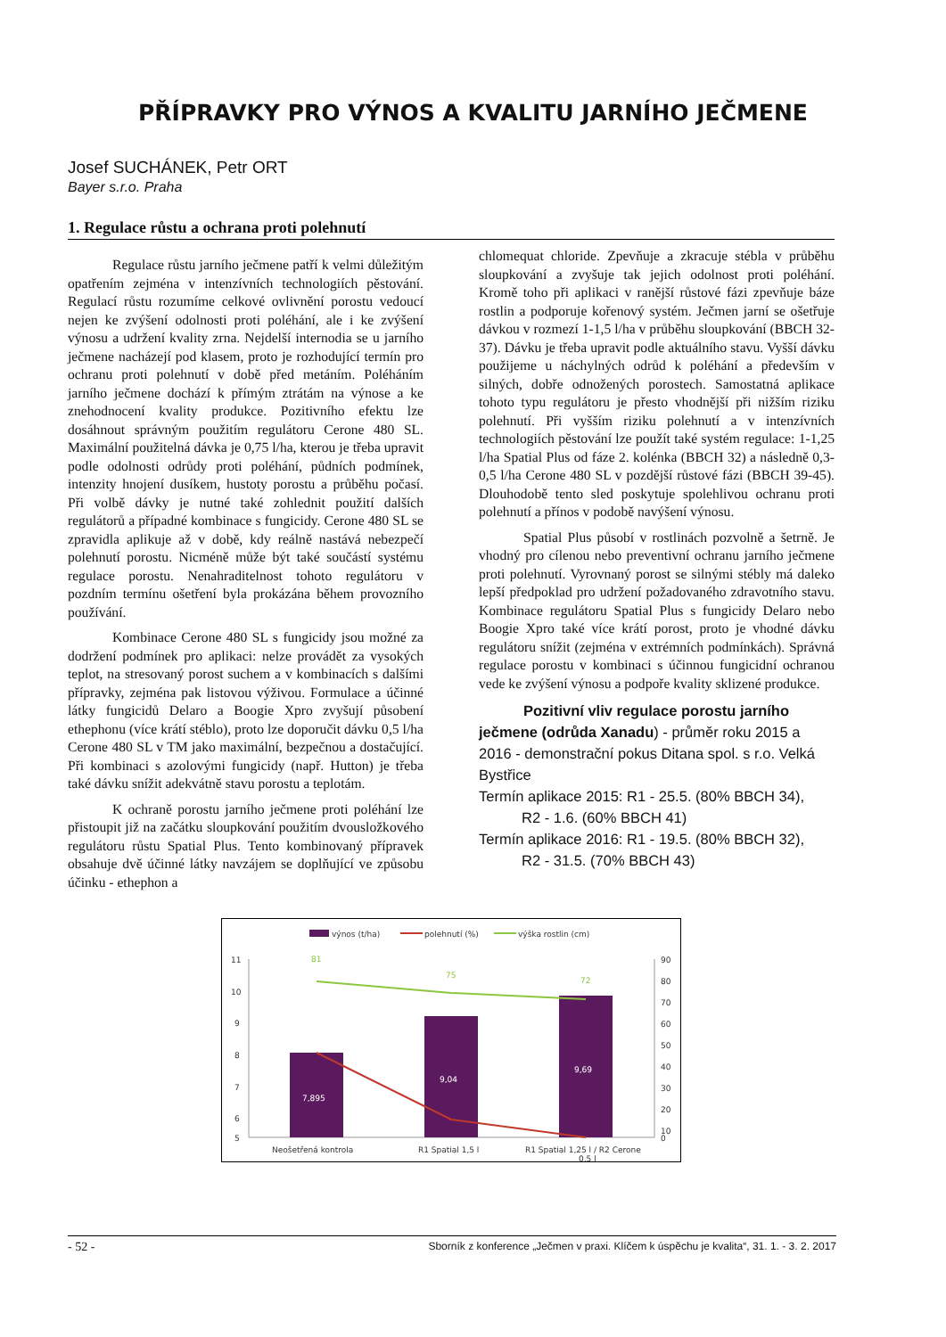PŘÍPRAVKY PRO VÝNOS A KVALITU JARNÍHO JEČMENE
Josef SUCHÁNEK, Petr ORT
Bayer s.r.o. Praha
1. Regulace růstu a ochrana proti polehnutí
Regulace růstu jarního ječmene patří k velmi důležitým opatřením zejména v intenzívních technologiích pěstování. Regulací růstu rozumíme celkové ovlivnění porostu vedoucí nejen ke zvýšení odolnosti proti poléhání, ale i ke zvýšení výnosu a udržení kvality zrna. Nejdelší internodia se u jarního ječmene nacházejí pod klasem, proto je rozhodující termín pro ochranu proti polehnutí v době před metáním. Poléháním jarního ječmene dochází k přímým ztrátám na výnose a ke znehodnocení kvality produkce. Pozitivního efektu lze dosáhnout správným použitím regulátoru Cerone 480 SL. Maximální použitelná dávka je 0,75 l/ha, kterou je třeba upravit podle odolnosti odrůdy proti poléhání, půdních podmínek, intenzity hnojení dusíkem, hustoty porostu a průběhu počasí. Při volbě dávky je nutné také zohlednit použití dalších regulátorů a případné kombinace s fungicidy. Cerone 480 SL se zpravidla aplikuje až v době, kdy reálně nastává nebezpečí polehnutí porostu. Nicméně může být také součástí systému regulace porostu. Nenahraditelnost tohoto regulátoru v pozdním termínu ošetření byla prokázána během provozního používání.
Kombinace Cerone 480 SL s fungicidy jsou možné za dodržení podmínek pro aplikaci: nelze provádět za vysokých teplot, na stresovaný porost suchem a v kombinacích s dalšími přípravky, zejména pak listovou výživou. Formulace a účinné látky fungicidů Delaro a Boogie Xpro zvyšují působení ethephonu (více krátí stéblo), proto lze doporučit dávku 0,5 l/ha Cerone 480 SL v TM jako maximální, bezpečnou a dostačující. Při kombinaci s azolovými fungicidy (např. Hutton) je třeba také dávku snížit adekvátně stavu porostu a teplotám.
K ochraně porostu jarního ječmene proti poléhání lze přistoupit již na začátku sloupkování použitím dvousložkového regulátoru růstu Spatial Plus. Tento kombinovaný přípravek obsahuje dvě účinné látky navzájem se doplňující ve způsobu účinku - ethephon a
chlomequat chloride. Zpevňuje a zkracuje stébla v průběhu sloupkování a zvyšuje tak jejich odolnost proti poléhání. Kromě toho při aplikaci v ranější růstové fázi zpevňuje báze rostlin a podporuje kořenový systém. Ječmen jarní se ošetřuje dávkou v rozmezí 1-1,5 l/ha v průběhu sloupkování (BBCH 32-37). Dávku je třeba upravit podle aktuálního stavu. Vyšší dávku použijeme u náchylných odrůd k poléhání a především v silných, dobře odnožených porostech. Samostatná aplikace tohoto typu regulátoru je přesto vhodnější při nižším riziku polehnutí. Při vyšším riziku polehnutí a v intenzívních technologiích pěstování lze použít také systém regulace: 1-1,25 l/ha Spatial Plus od fáze 2. kolénka (BBCH 32) a následně 0,3-0,5 l/ha Cerone 480 SL v pozdější růstové fázi (BBCH 39-45). Dlouhodobě tento sled poskytuje spolehlivou ochranu proti polehnutí a přínos v podobě navýšení výnosu.
Spatial Plus působí v rostlinách pozvolně a šetrně. Je vhodný pro cílenou nebo preventivní ochranu jarního ječmene proti polehnutí. Vyrovnaný porost se silnými stébly má daleko lepší předpoklad pro udržení požadovaného zdravotního stavu. Kombinace regulátoru Spatial Plus s fungicidy Delaro nebo Boogie Xpro také více krátí porost, proto je vhodné dávku regulátoru snížit (zejména v extrémních podmínkách). Správná regulace porostu v kombinaci s účinnou fungicidní ochranou vede ke zvýšení výnosu a podpoře kvality sklizené produkce.
Pozitivní vliv regulace porostu jarního ječmene (odrůda Xanadu) - průměr roku 2015 a 2016 - demonstrační pokus Ditana spol. s r.o. Velká Bystřice
Termín aplikace 2015: R1 - 25.5. (80% BBCH 34),
R2 - 1.6. (60% BBCH 41)
Termín aplikace 2016: R1 - 19.5. (80% BBCH 32),
R2 - 31.5. (70% BBCH 43)
výnos (t/ha)
polehnutí (%)
výška rostlin (cm)
11
10
9
8
7
6
5
90
80
70
60
50
40
30
20
10
0
7,895
9,04
9,69
81
75
72
Neošetřená kontrola
R1 Spatial 1,5 l
R1 Spatial 1,25 l / R2 Cerone
0,5 l
- 52 - Sborník z konference „Ječmen v praxi. Klíčem k úspěchu je kvalita“, 31. 1. - 3. 2. 2017